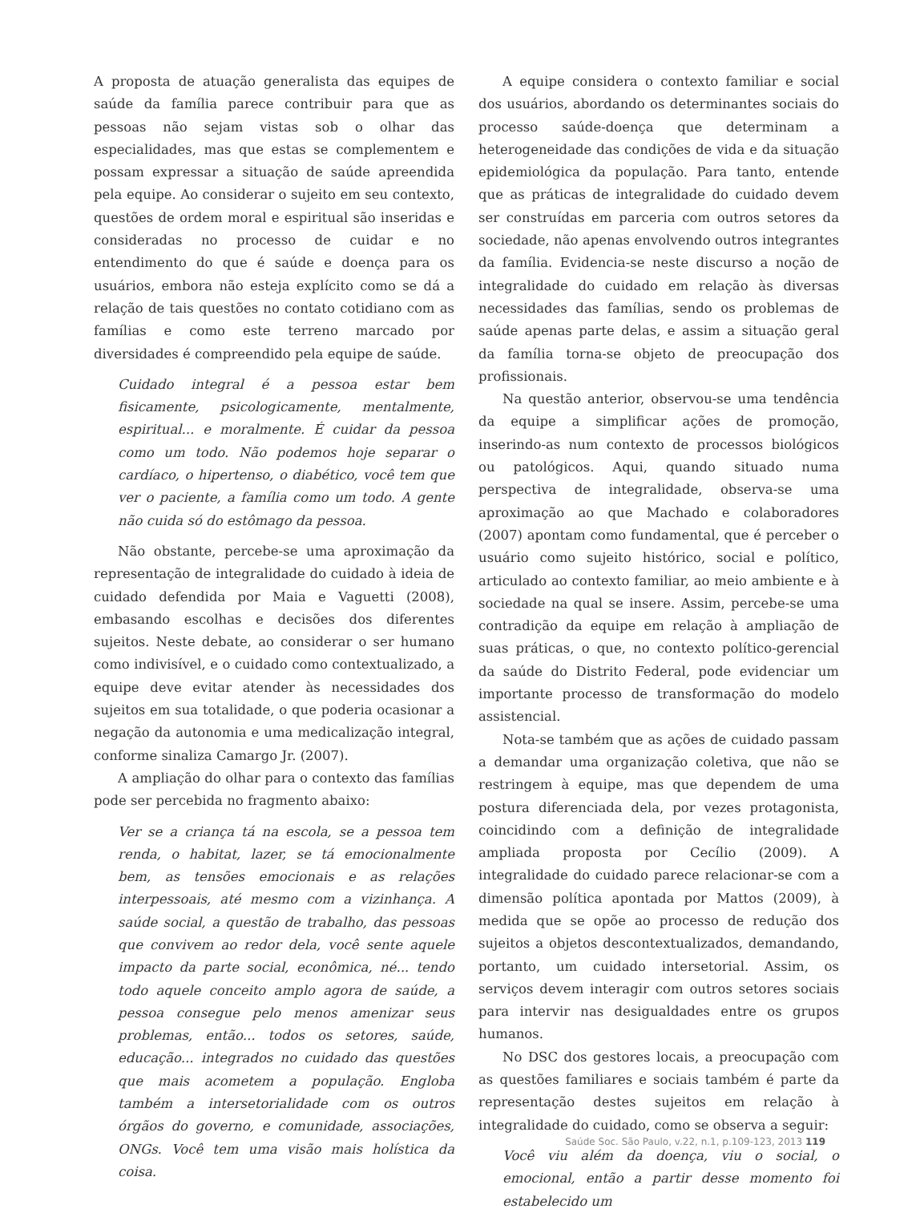A proposta de atuação generalista das equipes de saúde da família parece contribuir para que as pessoas não sejam vistas sob o olhar das especialidades, mas que estas se complementem e possam expressar a situação de saúde apreendida pela equipe. Ao considerar o sujeito em seu contexto, questões de ordem moral e espiritual são inseridas e consideradas no processo de cuidar e no entendimento do que é saúde e doença para os usuários, embora não esteja explícito como se dá a relação de tais questões no contato cotidiano com as famílias e como este terreno marcado por diversidades é compreendido pela equipe de saúde.
Cuidado integral é a pessoa estar bem fisicamente, psicologicamente, mentalmente, espiritual... e moralmente. É cuidar da pessoa como um todo. Não podemos hoje separar o cardíaco, o hipertenso, o diabético, você tem que ver o paciente, a família como um todo. A gente não cuida só do estômago da pessoa.
Não obstante, percebe-se uma aproximação da representação de integralidade do cuidado à ideia de cuidado defendida por Maia e Vaguetti (2008), embasando escolhas e decisões dos diferentes sujeitos. Neste debate, ao considerar o ser humano como indivisível, e o cuidado como contextualizado, a equipe deve evitar atender às necessidades dos sujeitos em sua totalidade, o que poderia ocasionar a negação da autonomia e uma medicalização integral, conforme sinaliza Camargo Jr. (2007).
A ampliação do olhar para o contexto das famílias pode ser percebida no fragmento abaixo:
Ver se a criança tá na escola, se a pessoa tem renda, o habitat, lazer, se tá emocionalmente bem, as tensões emocionais e as relações interpessoais, até mesmo com a vizinhança. A saúde social, a questão de trabalho, das pessoas que convivem ao redor dela, você sente aquele impacto da parte social, econômica, né... tendo todo aquele conceito amplo agora de saúde, a pessoa consegue pelo menos amenizar seus problemas, então... todos os setores, saúde, educação... integrados no cuidado das questões que mais acometem a população. Engloba também a intersetorialidade com os outros órgãos do governo, e comunidade, associações, ONGs. Você tem uma visão mais holística da coisa.
A equipe considera o contexto familiar e social dos usuários, abordando os determinantes sociais do processo saúde-doença que determinam a heterogeneidade das condições de vida e da situação epidemiológica da população. Para tanto, entende que as práticas de integralidade do cuidado devem ser construídas em parceria com outros setores da sociedade, não apenas envolvendo outros integrantes da família. Evidencia-se neste discurso a noção de integralidade do cuidado em relação às diversas necessidades das famílias, sendo os problemas de saúde apenas parte delas, e assim a situação geral da família torna-se objeto de preocupação dos profissionais.
Na questão anterior, observou-se uma tendência da equipe a simplificar ações de promoção, inserindo-as num contexto de processos biológicos ou patológicos. Aqui, quando situado numa perspectiva de integralidade, observa-se uma aproximação ao que Machado e colaboradores (2007) apontam como fundamental, que é perceber o usuário como sujeito histórico, social e político, articulado ao contexto familiar, ao meio ambiente e à sociedade na qual se insere. Assim, percebe-se uma contradição da equipe em relação à ampliação de suas práticas, o que, no contexto político-gerencial da saúde do Distrito Federal, pode evidenciar um importante processo de transformação do modelo assistencial.
Nota-se também que as ações de cuidado passam a demandar uma organização coletiva, que não se restringem à equipe, mas que dependem de uma postura diferenciada dela, por vezes protagonista, coincidindo com a definição de integralidade ampliada proposta por Cecílio (2009). A integralidade do cuidado parece relacionar-se com a dimensão política apontada por Mattos (2009), à medida que se opõe ao processo de redução dos sujeitos a objetos descontextualizados, demandando, portanto, um cuidado intersetorial. Assim, os serviços devem interagir com outros setores sociais para intervir nas desigualdades entre os grupos humanos.
No DSC dos gestores locais, a preocupação com as questões familiares e sociais também é parte da representação destes sujeitos em relação à integralidade do cuidado, como se observa a seguir:
Você viu além da doença, viu o social, o emocional, então a partir desse momento foi estabelecido um
Saúde Soc. São Paulo, v.22, n.1, p.109-123, 2013 119